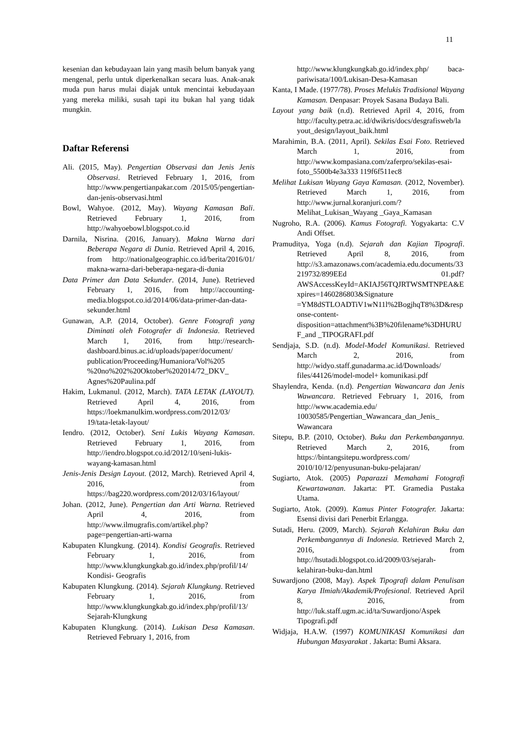11
kesenian dan kebudayaan lain yang masih belum banyak yang mengenal, perlu untuk diperkenalkan secara luas. Anak-anak muda pun harus mulai diajak untuk mencintai kebudayaan yang mereka miliki, susah tapi itu bukan hal yang tidak mungkin.
Daftar Referensi
Ali. (2015, May). Pengertian Observasi dan Jenis Jenis Observasi. Retrieved February 1, 2016, from http://www.pengertianpakar.com /2015/05/pengertian-dan-jenis-observasi.html
Bowl, Wahyoe. (2012, May). Wayang Kamasan Bali. Retrieved February 1, 2016, from http://wahyoebowl.blogspot.co.id
Darnila, Nisrina. (2016, January). Makna Warna dari Beberapa Negara di Dunia. Retrieved April 4, 2016, from http://nationalgeographic.co.id/berita/2016/01/ makna-warna-dari-beberapa-negara-di-dunia
Data Primer dan Data Sekunder. (2014, June). Retrieved February 1, 2016, from http://accounting-media.blogspot.co.id/2014/06/data-primer-dan-data-sekunder.html
Gunawan, A.P. (2014, October). Genre Fotografi yang Diminati oleh Fotografer di Indonesia. Retrieved March 1, 2016, from http://research-dashboard.binus.ac.id/uploads/paper/document/ publication/Proceeding/Humaniora/Vol%205 %20no%202%20Oktober%202014/72_DKV_ Agnes%20Paulina.pdf
Hakim, Lukmanul. (2012, March). TATA LETAK (LAYOUT). Retrieved April 4, 2016, from https://loekmanulkim.wordpress.com/2012/03/ 19/tata-letak-layout/
Iendro. (2012, October). Seni Lukis Wayang Kamasan. Retrieved February 1, 2016, from http://iendro.blogspot.co.id/2012/10/seni-lukis-wayang-kamasan.html
Jenis-Jenis Design Layout. (2012, March). Retrieved April 4, 2016, from https://bag220.wordpress.com/2012/03/16/layout/
Johan. (2012, June). Pengertian dan Arti Warna. Retrieved April 4, 2016, from http://www.ilmugrafis.com/artikel.php?page=pengertian-arti-warna
Kabupaten Klungkung. (2014). Kondisi Geografis. Retrieved February 1, 2016, from http://www.klungkungkab.go.id/index.php/profil/14/ Kondisi- Geografis
Kabupaten Klungkung. (2014). Sejarah Klungkung. Retrieved February 1, 2016, from http://www.klungkungkab.go.id/index.php/profil/13/ Sejarah-Klungkung
Kabupaten Klungkung. (2014). Lukisan Desa Kamasan. Retrieved February 1, 2016, from
http://www.klungkungkab.go.id/index.php/ baca-pariwisata/100/Lukisan-Desa-Kamasan
Kanta, I Made. (1977/78). Proses Melukis Tradisional Wayang Kamasan. Denpasar: Proyek Sasana Budaya Bali.
Layout yang baik (n.d). Retrieved April 4, 2016, from http://faculty.petra.ac.id/dwikris/docs/desgrafisweb/layout_design/layout_baik.html
Marahimin, B.A. (2011, April). Sekilas Esai Foto. Retrieved March 1, 2016, from http://www.kompasiana.com/zaferpro/sekilas-esai-foto_5500b4e3a333 119f6f511ec8
Melihat Lukisan Wayang Gaya Kamasan. (2012, November). Retrieved March 1, 2016, from http://www.jurnal.koranjuri.com/?Melihat_Lukisan_Wayang _Gaya_Kamasan
Nugroho, R.A. (2006). Kamus Fotografi. Yogyakarta: C.V Andi Offset.
Pramuditya, Yoga (n.d). Sejarah dan Kajian Tipografi. Retrieved April 8, 2016, from http://s3.amazonaws.com/academia.edu.documents/33219732/899EEd 01.pdf?AWSAccessKeyId=AKIAJ56TQJRTWSMTNPEA&Expires=1460286803&Signature =YM8dSTLOADTiV1wN11l%2BogjhqT8%3D&response-content-disposition=attachment%3B%20filename%3DHURUF_and _TIPOGRAFI.pdf
Sendjaja, S.D. (n.d). Model-Model Komunikasi. Retrieved March 2, 2016, from http://widyo.staff.gunadarma.ac.id/Downloads/ files/44126/model-model+ komunikasi.pdf
Shaylendra, Kenda. (n.d). Pengertian Wawancara dan Jenis Wawancara. Retrieved February 1, 2016, from http://www.academia.edu/ 10030585/Pengertian_Wawancara_dan_Jenis_ Wawancara
Sitepu, B.P. (2010, October). Buku dan Perkembangannya. Retrieved March 2, 2016, from https://bintangsitepu.wordpress.com/ 2010/10/12/penyusunan-buku-pelajaran/
Sugiarto, Atok. (2005) Paparazzi Memahami Fotografi Kewartawanan. Jakarta: PT. Gramedia Pustaka Utama.
Sugiarto, Atok. (2009). Kamus Pinter Fotografer. Jakarta: Esensi divisi dari Penerbit Erlangga.
Sutadi, Heru. (2009, March). Sejarah Kelahiran Buku dan Perkembangannya di Indonesia. Retrieved March 2, 2016, from http://hsutadi.blogspot.co.id/2009/03/sejarah-kelahiran-buku-dan.html
Suwardjono (2008, May). Aspek Tipografi dalam Penulisan Karya Ilmiah/Akademik/Profesional. Retrieved April 8, 2016, from http://luk.staff.ugm.ac.id/ta/Suwardjono/Aspek Tipografi.pdf
Widjaja, H.A.W. (1997) KOMUNIKASI Komunikasi dan Hubungan Masyarakat . Jakarta: Bumi Aksara.